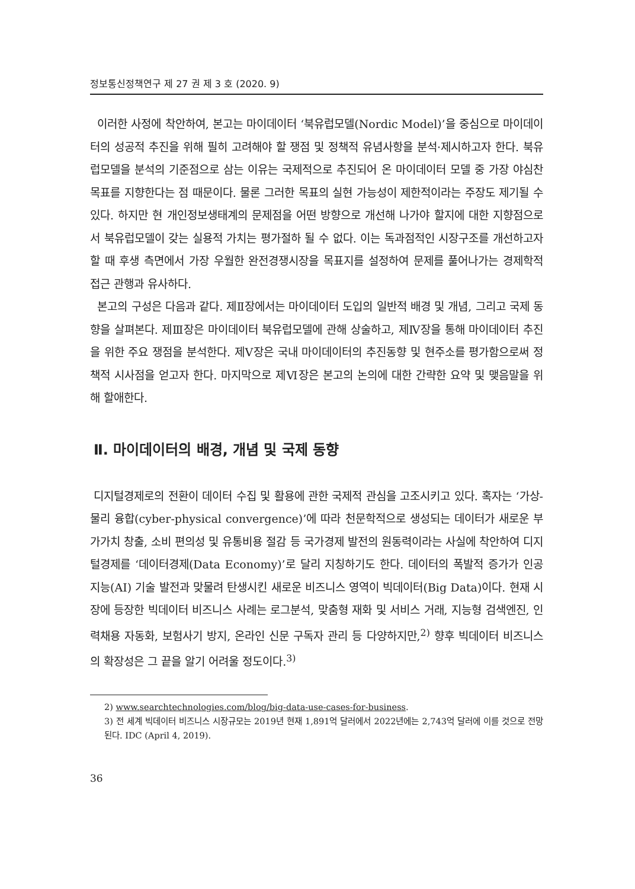정보통신정책연구 제 27 권 제 3 호 (2020. 9)
이러한 사정에 착안하여, 본고는 마이데이터 ‘북유럽모델(Nordic Model)’을 중심으로 마이데이터의 성공적 추진을 위해 필히 고려해야 할 쟁점 및 정책적 유념사항을 분석·제시하고자 한다. 북유럽모델을 분석의 기준점으로 삼는 이유는 국제적으로 추진되어 온 마이데이터 모델 중 가장 야심찬 목표를 지향한다는 점 때문이다. 물론 그러한 목표의 실현 가능성이 제한적이라는 주장도 제기될 수 있다. 하지만 현 개인정보생태계의 문제점을 어떤 방향으로 개선해 나가야 할지에 대한 지향점으로서 북유럽모델이 갖는 실용적 가치는 평가절하 될 수 없다. 이는 독과점적인 시장구조를 개선하고자 할 때 후생 측면에서 가장 우월한 완전경쟁시장을 목표지를 설정하여 문제를 풀어나가는 경제학적 접근 관행과 유사하다.
본고의 구성은 다음과 같다. 제Ⅱ장에서는 마이데이터 도입의 일반적 배경 및 개념, 그리고 국제 동향을 살펴본다. 제Ⅲ장은 마이데이터 북유럽모델에 관해 상술하고, 제Ⅳ장을 통해 마이데이터 추진을 위한 주요 쟁점을 분석한다. 제Ⅴ장은 국내 마이데이터의 추진동향 및 현주소를 평가함으로써 정책적 시사점을 얻고자 한다. 마지막으로 제Ⅵ장은 본고의 논의에 대한 간략한 요약 및 맺음말을 위해 할애한다.
Ⅱ. 마이데이터의 배경, 개념 및 국제 동향
디지털경제로의 전환이 데이터 수집 및 활용에 관한 국제적 관심을 고조시키고 있다. 혹자는 ‘가상-물리 융합(cyber-physical convergence)’에 따라 천문학적으로 생성되는 데이터가 새로운 부가가치 창출, 소비 편의성 및 유통비용 절감 등 국가경제 발전의 원동력이라는 사실에 착안하여 디지털경제를 ‘데이터경제(Data Economy)’로 달리 지칭하기도 한다. 데이터의 폭발적 증가가 인공지능(AI) 기술 발전과 맞물려 탄생시킨 새로운 비즈니스 영역이 빅데이터(Big Data)이다. 현재 시장에 등장한 빅데이터 비즈니스 사례는 로그분석, 맞춤형 재화 및 서비스 거래, 지능형 검색엔진, 인력채용 자동화, 보험사기 방지, 온라인 신문 구독자 관리 등 다양하지만,<sup>2)</sup> 향후 빅데이터 비즈니스의 확장성은 그 끝을 알기 어려울 정도이다.<sup>3)</sup>
2) www.searchtechnologies.com/blog/big-data-use-cases-for-business.
3) 전 세계 빅데이터 비즈니스 시장규모는 2019년 현재 1,891억 달러에서 2022년에는 2,743억 달러에 이를 것으로 전망된다. IDC (April 4, 2019).
36